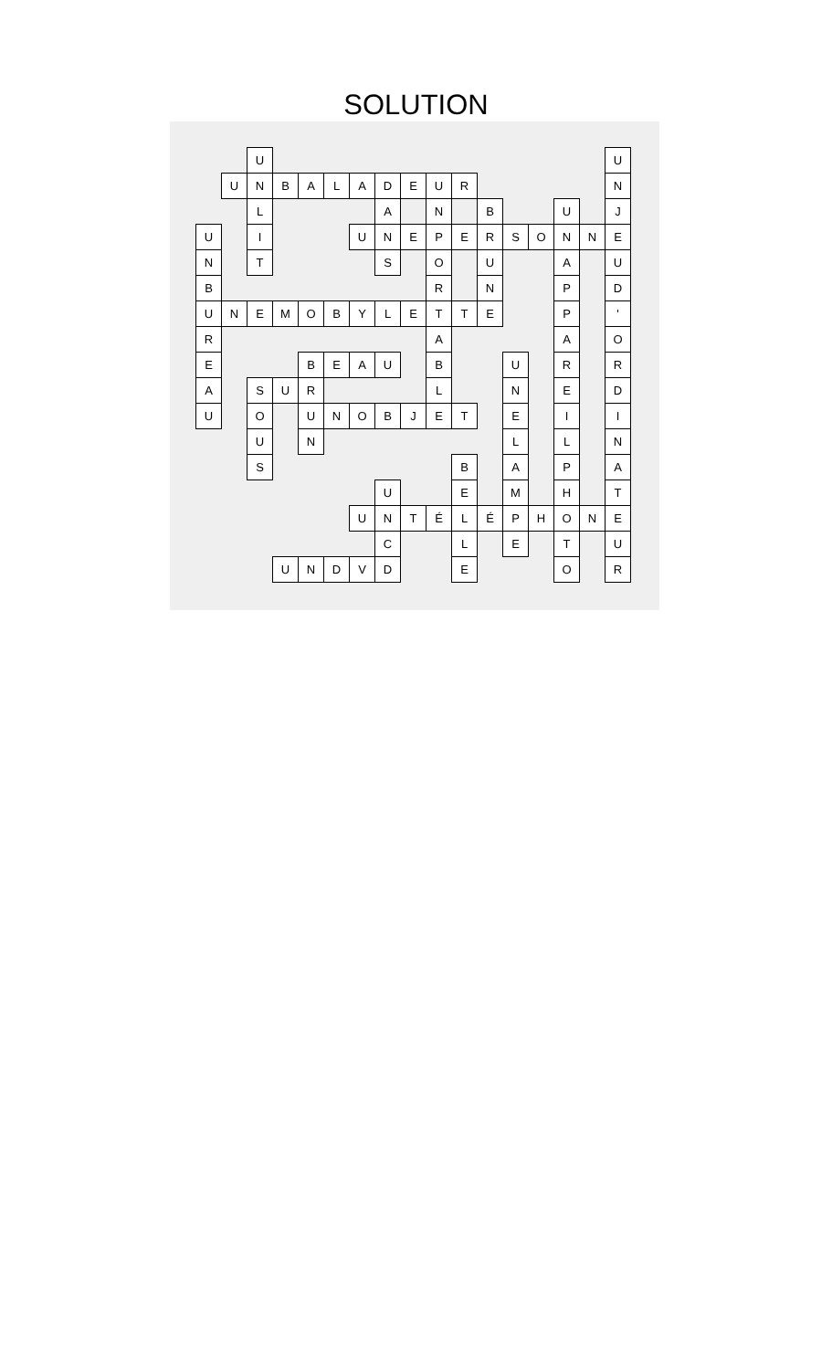SOLUTION
| | | U | | | | | | | | | | | | | | U |
| | U | N | B | A | L | A | D | E | U | R | | | | | | N |
| | | L | | | | | A | | N | | B | | | U | | J |
| U | | I | | | | U | N | E | P | E | R | S | O | N | N | E |
| N | | T | | | | | S | | O | | U | | | A | | U |
| B | | | | | | | | | R | | N | | | P | | D |
| U | N | E | M | O | B | Y | L | E | T | T | E | | | P | | ' |
| R | | | | | | | | | A | | | | | A | | O |
| E | | | | B | E | A | U | | B | | | U | | R | | R |
| A | | S | U | R | | | | | L | | | N | | E | | D |
| U | | O | | U | N | O | B | J | E | T | | E | | I | | I |
| | | U | | N | | | | | | | | L | | L | | N |
| | | S | | | | | | | | B | | A | | P | | A |
| | | | | | | | U | | | E | | M | | H | | T |
| | | | | | | U | N | T | É | L | É | P | H | O | N | E |
| | | | | | | | C | | | L | | E | | T | | U |
| | | | U | N | D | V | D | | | E | | | | O | | R |